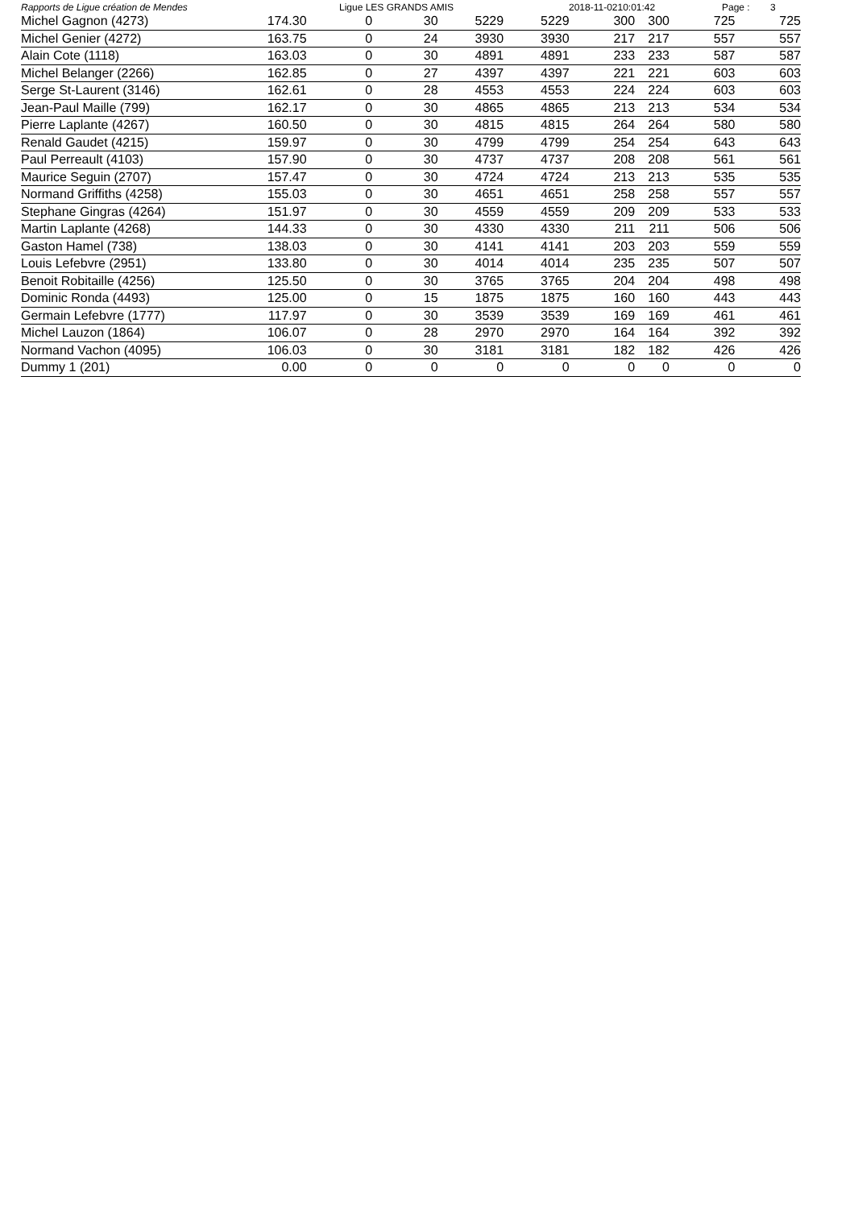Rapports de Ligue création de Mendes Ligue LES GRANDS AMIS 2018-11-0210:01:42 Page : 3
| Michel Gagnon (4273) | 174.30 | 0 | 30 | 5229 | 5229 | 300 | 300 | 725 | 725 |
| Michel Genier (4272) | 163.75 | 0 | 24 | 3930 | 3930 | 217 | 217 | 557 | 557 |
| Alain Cote (1118) | 163.03 | 0 | 30 | 4891 | 4891 | 233 | 233 | 587 | 587 |
| Michel Belanger (2266) | 162.85 | 0 | 27 | 4397 | 4397 | 221 | 221 | 603 | 603 |
| Serge St-Laurent (3146) | 162.61 | 0 | 28 | 4553 | 4553 | 224 | 224 | 603 | 603 |
| Jean-Paul Maille (799) | 162.17 | 0 | 30 | 4865 | 4865 | 213 | 213 | 534 | 534 |
| Pierre Laplante (4267) | 160.50 | 0 | 30 | 4815 | 4815 | 264 | 264 | 580 | 580 |
| Renald Gaudet (4215) | 159.97 | 0 | 30 | 4799 | 4799 | 254 | 254 | 643 | 643 |
| Paul Perreault (4103) | 157.90 | 0 | 30 | 4737 | 4737 | 208 | 208 | 561 | 561 |
| Maurice Seguin (2707) | 157.47 | 0 | 30 | 4724 | 4724 | 213 | 213 | 535 | 535 |
| Normand Griffiths (4258) | 155.03 | 0 | 30 | 4651 | 4651 | 258 | 258 | 557 | 557 |
| Stephane Gingras (4264) | 151.97 | 0 | 30 | 4559 | 4559 | 209 | 209 | 533 | 533 |
| Martin Laplante (4268) | 144.33 | 0 | 30 | 4330 | 4330 | 211 | 211 | 506 | 506 |
| Gaston Hamel (738) | 138.03 | 0 | 30 | 4141 | 4141 | 203 | 203 | 559 | 559 |
| Louis Lefebvre (2951) | 133.80 | 0 | 30 | 4014 | 4014 | 235 | 235 | 507 | 507 |
| Benoit Robitaille (4256) | 125.50 | 0 | 30 | 3765 | 3765 | 204 | 204 | 498 | 498 |
| Dominic Ronda (4493) | 125.00 | 0 | 15 | 1875 | 1875 | 160 | 160 | 443 | 443 |
| Germain Lefebvre (1777) | 117.97 | 0 | 30 | 3539 | 3539 | 169 | 169 | 461 | 461 |
| Michel Lauzon (1864) | 106.07 | 0 | 28 | 2970 | 2970 | 164 | 164 | 392 | 392 |
| Normand Vachon (4095) | 106.03 | 0 | 30 | 3181 | 3181 | 182 | 182 | 426 | 426 |
| Dummy 1 (201) | 0.00 | 0 | 0 | 0 | 0 | 0 | 0 | 0 | 0 |